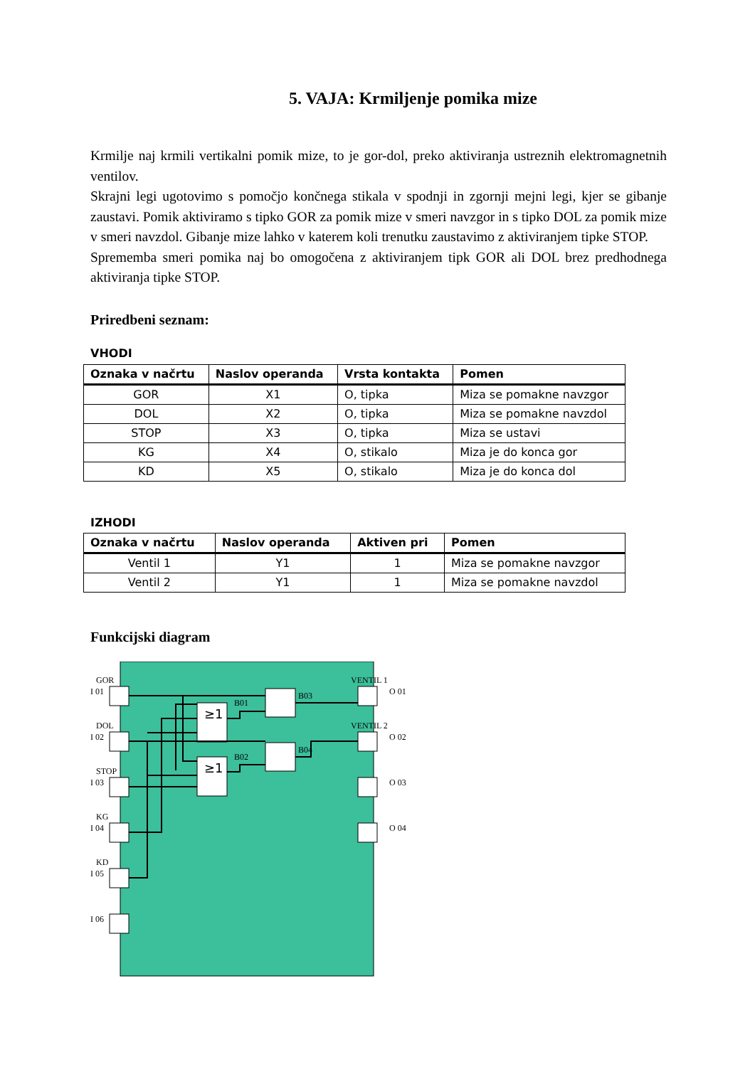5. VAJA: Krmiljenje pomika mize
Krmilje naj krmili vertikalni pomik mize, to je gor-dol, preko aktiviranja ustreznih elektromagnetnih ventilov.
Skrajni legi ugotovimo s pomočjo končnega stikala v spodnji in zgornji mejni legi, kjer se gibanje zaustavi. Pomik aktiviramo s tipko GOR za pomik mize v smeri navzgor in s tipko DOL za pomik mize v smeri navzdol. Gibanje mize lahko v katerem koli trenutku zaustavimo z aktiviranjem tipke STOP.
Sprememba smeri pomika naj bo omogočena z aktiviranjem tipk GOR ali DOL brez predhodnega aktiviranja tipke STOP.
Priredbeni seznam:
VHODI
| Oznaka v načrtu | Naslov operanda | Vrsta kontakta | Pomen |
| --- | --- | --- | --- |
| GOR | X1 | O, tipka | Miza se pomakne navzgor |
| DOL | X2 | O, tipka | Miza se pomakne navzdol |
| STOP | X3 | O, tipka | Miza se ustavi |
| KG | X4 | O, stikalo | Miza je do konca gor |
| KD | X5 | O, stikalo | Miza je do konca dol |
IZHODI
| Oznaka v načrtu | Naslov operanda | Aktiven pri | Pomen |
| --- | --- | --- | --- |
| Ventil 1 | Y1 | 1 | Miza se pomakne navzgor |
| Ventil 2 | Y1 | 1 | Miza se pomakne navzdol |
Funkcijski diagram
GOR
I 01
DOL
I 02
STOP
I 03
KG
I 04
KD
I 05
I 06
VENTIL 1
O 01
VENTIL 2
O 02
O 03
O 04
B01
B03
B02
B04
≥1
≥1